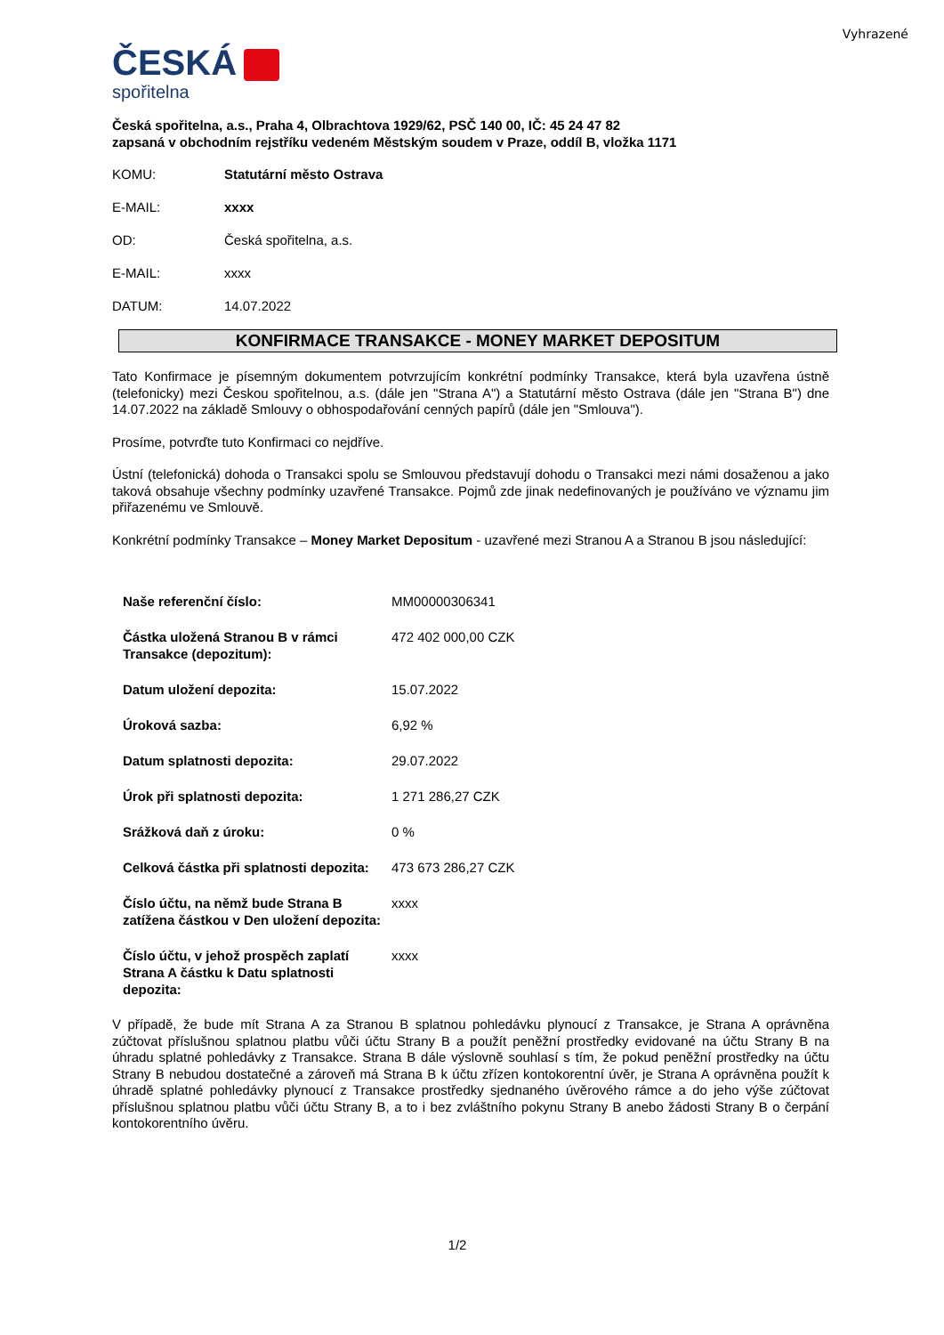Vyhrazené
ČESKÁ
spořitelna
Česká spořitelna, a.s., Praha 4, Olbrachtova 1929/62, PSČ 140 00, IČ: 45 24 47 82
zapsaná v obchodním rejstříku vedeném Městským soudem v Praze, oddíl B, vložka 1171
| KOMU: | Statutární město Ostrava |
| E-MAIL: | xxxx |
| OD: | Česká spořitelna, a.s. |
| E-MAIL: | xxxx |
| DATUM: | 14.07.2022 |
KONFIRMACE TRANSAKCE - MONEY MARKET DEPOSITUM
Tato Konfirmace je písemným dokumentem potvrzujícím konkrétní podmínky Transakce, která byla uzavřena ústně (telefonicky) mezi Českou spořitelnou, a.s. (dále jen "Strana A") a Statutární město Ostrava (dále jen "Strana B") dne 14.07.2022 na základě Smlouvy o obhospodařování cenných papírů (dále jen "Smlouva").
Prosíme, potvrďte tuto Konfirmaci co nejdříve.
Ústní (telefonická) dohoda o Transakci spolu se Smlouvou představují dohodu o Transakci mezi námi dosaženou a jako taková obsahuje všechny podmínky uzavřené Transakce. Pojmů zde jinak nedefinovaných je používáno ve významu jim přiřazenému ve Smlouvě.
Konkrétní podmínky Transakce – Money Market Depositum - uzavřené mezi Stranou A a Stranou B jsou následující:
| Naše referenční číslo: | MM00000306341 |
| Částka uložená Stranou B v rámci Transakce (depozitum): | 472 402 000,00 CZK |
| Datum uložení depozita: | 15.07.2022 |
| Úroková sazba: | 6,92 % |
| Datum splatnosti depozita: | 29.07.2022 |
| Úrok při splatnosti depozita: | 1 271 286,27 CZK |
| Srážková daň z úroku: | 0 % |
| Celková částka při splatnosti depozita: | 473 673 286,27 CZK |
| Číslo účtu, na němž bude Strana B zatížena částkou v Den uložení depozita: | xxxx |
| Číslo účtu, v jehož prospěch zaplatí Strana A částku k Datu splatnosti depozita: | xxxx |
V případě, že bude mít Strana A za Stranou B splatnou pohledávku plynoucí z Transakce, je Strana A oprávněna zúčtovat příslušnou splatnou platbu vůči účtu Strany B a použít peněžní prostředky evidované na účtu Strany B na úhradu splatné pohledávky z Transakce. Strana B dále výslovně souhlasí s tím, že pokud peněžní prostředky na účtu Strany B nebudou dostatečné a zároveň má Strana B k účtu zřízen kontokorentní úvěr, je Strana A oprávněna použít k úhradě splatné pohledávky plynoucí z Transakce prostředky sjednaného úvěrového rámce a do jeho výše zúčtovat příslušnou splatnou platbu vůči účtu Strany B, a to i bez zvláštního pokynu Strany B anebo žádosti Strany B o čerpání kontokorentního úvěru.
1/2